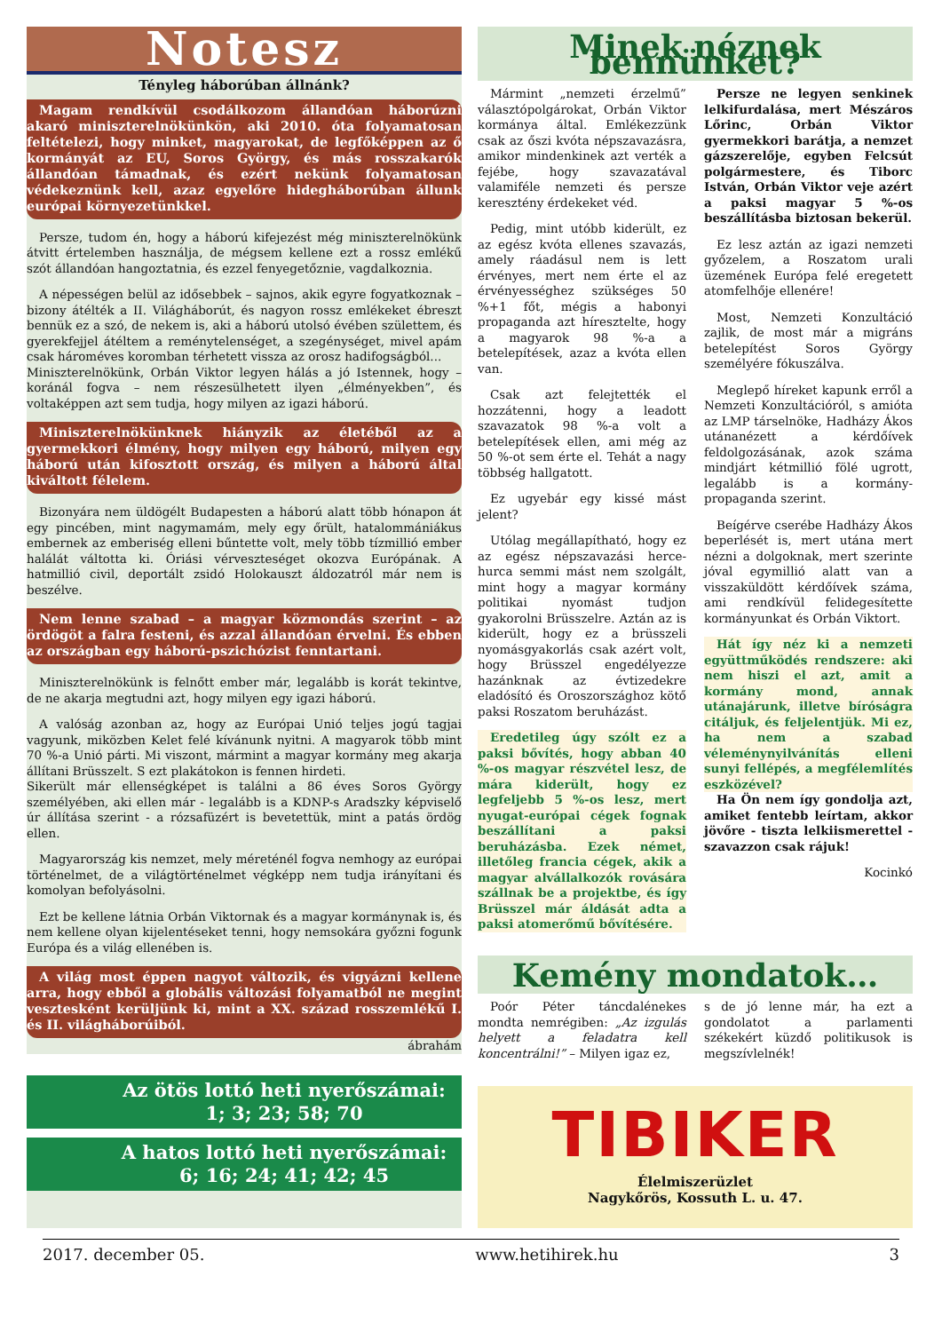Notesz
Tényleg háborúban állnánk?
Magam rendkívül csodálkozom állandóan háborúzni akaró miniszterelnökünkön, aki 2010. óta folyamatosan feltételezi, hogy minket, magyarokat, de legfőképpen az ő kormányát az EU, Soros György, és más rosszakarók állandóan támadnak, és ezért nekünk folyamatosan védekeznünk kell, azaz egyelőre hidegháborúban állunk európai környezetünkkel.
Persze, tudom én, hogy a háború kifejezést még miniszterelnökünk átvitt értelemben használja, de mégsem kellene ezt a rossz emlékű szót állandóan hangoztatnia, és ezzel fenyegetőznie, vagdalkoznia.
A népességen belül az idősebbek – sajnos, akik egyre fogyatkoznak – bizony átélték a II. Világháborút, és nagyon rossz emlékeket ébreszt bennük ez a szó, de nekem is, aki a háború utolsó évében születtem, és gyerekfejjel átéltem a reménytelenséget, a szegénységet, mivel apám csak hároméves koromban térhetett vissza az orosz hadifogságból...
Miniszterelnökünk, Orbán Viktor legyen hálás a jó Istennek, hogy – koránál fogva – nem részesülhetett ilyen „élményekben”, és voltaképpen azt sem tudja, hogy milyen az igazi háború.
Miniszterelnökünknek hiányzik az életéből az a gyermekkori élmény, hogy milyen egy háború, milyen egy háború után kifosztott ország, és milyen a háború által kiváltott félelem.
Bizonyára nem üldögélt Budapesten a háború alatt több hónapon át egy pincében, mint nagymamám, mely egy őrült, hatalommániákus embernek az emberiség elleni bűntette volt, mely több tízmillió ember halálát váltotta ki. Óriási vérveszteséget okozva Európának. A hatmillió civil, deportált zsidó Holokauszt áldozatról már nem is beszélve.
Nem lenne szabad – a magyar közmondás szerint – az ördögöt a falra festeni, és azzal állandóan érvelni. És ebben az országban egy háború-pszichózist fenntartani.
Miniszterelnökünk is felnőtt ember már, legalább is korát tekintve, de ne akarja megtudni azt, hogy milyen egy igazi háború.
A valóság azonban az, hogy az Európai Unió teljes jogú tagjai vagyunk, miközben Kelet felé kívánunk nyitni. A magyarok több mint 70 %-a Unió párti. Mi viszont, mármint a magyar kormány meg akarja állítani Brüsszelt. S ezt plakátokon is fennen hirdeti.
Sikerült már ellenségképet is találni a 86 éves Soros György személyében, aki ellen már - legalább is a KDNP-s Aradszky képviselő úr állítása szerint - a rózsafüzért is bevetettük, mint a patás ördög ellen.
Magyarország kis nemzet, mely méreténél fogva nemhogy az európai történelmet, de a világtörténelmet végképp nem tudja irányítani és komolyan befolyásolni.
Ezt be kellene látnia Orbán Viktornak és a magyar kormánynak is, és nem kellene olyan kijelentéseket tenni, hogy nemsokára győzni fogunk Európa és a világ ellenében is.
A világ most éppen nagyot változik, és vigyázni kellene arra, hogy ebből a globális változási folyamatból ne megint vesztesként kerüljünk ki, mint a XX. század rosszemlékű I. és II. világháborúiból.
ábrahám
Az ötös lottó heti nyerőszámai:
1; 3; 23; 58; 70
A hatos lottó heti nyerőszámai:
6; 16; 24; 41; 42; 45
Minek néznek bennünket?
Mármint „nemzeti érzelmű” választópolgárokat, Orbán Viktor kormánya által. Emlékezzünk csak az őszi kvóta népszavazásra, amikor mindenkinek azt verték a fejébe, hogy szavazatával valamiféle nemzeti és persze keresztény érdekeket véd.
Pedig, mint utóbb kiderült, ez az egész kvóta ellenes szavazás, amely ráadásul nem is lett érvényes, mert nem érte el az érvényességhez szükséges 50 %+1 főt, mégis a habonyi propaganda azt híresztelte, hogy a magyarok 98 %-a a betelepítések, azaz a kvóta ellen van.
Csak azt felejtették el hozzátenni, hogy a leadott szavazatok 98 %-a volt a betelepítések ellen, ami még az 50 %-ot sem érte el. Tehát a nagy többség hallgatott.
Ez ugyebár egy kissé mást jelent?
Utólag megállapítható, hogy ez az egész népszavazási herce-hurca semmi mást nem szolgált, mint hogy a magyar kormány politikai nyomást tudjon gyakorolni Brüsszelre. Aztán az is kiderült, hogy ez a brüsszeli nyomásgyakorlás csak azért volt, hogy Brüsszel engedélyezze hazánknak az évtizedekre eladósító és Oroszországhoz kötő paksi Roszatom beruházást.
Eredetileg úgy szólt ez a paksi bővítés, hogy abban 40 %-os magyar részvétel lesz, de mára kiderült, hogy ez legfeljebb 5 %-os lesz, mert nyugat-európai cégek fognak beszállítani a paksi beruházásba. Ezek német, illetőleg francia cégek, akik a magyar alvállalkozók rovására szállnak be a projektbe, és így Brüsszel már áldását adta a paksi atomerőmű bővítésére.
Persze ne legyen senkinek lelkifurdalása, mert Mészáros Lőrinc, Orbán Viktor gyermekkori barátja, a nemzet gázszerelője, egyben Felcsút polgármestere, és Tiborc István, Orbán Viktor veje azért a paksi magyar 5 %-os beszállításba biztosan bekerül.
Ez lesz aztán az igazi nemzeti győzelem, a Roszatom urali üzemének Európa felé eregetett atomfelhője ellenére!
Most, Nemzeti Konzultáció zajlik, de most már a migráns betelepítést Soros György személyére fókuszálva.
Meglepő híreket kapunk erről a Nemzeti Konzultációról, s amióta az LMP társelnöke, Hadházy Ákos utánanézett a kérdőívek feldolgozásának, azok száma mindjárt kétmillió fölé ugrott, legalább is a kormány-propaganda szerint.
Beígérve cserébe Hadházy Ákos beperlését is, mert utána mert nézni a dolgoknak, mert szerinte jóval egymillió alatt van a visszaküldött kérdőívek száma, ami rendkívül felidegesítette kormányunkat és Orbán Viktort.
Hát így néz ki a nemzeti együttműködés rendszere: aki nem hiszi el azt, amit a kormány mond, annak utánajárunk, illetve bíróságra citáljuk, és feljelentjük. Mi ez, ha nem a szabad véleménynyilvánítás elleni sunyi fellépés, a megfélemlítés eszközével?
Ha Ön nem így gondolja azt, amiket fentebb leírtam, akkor jövőre - tiszta lelkiismerettel - szavazzon csak rájuk!
Kocinkó
Kemény mondatok…
Poór Péter táncdalénekes mondta nemrégiben: „Az izgulás helyett a feladatra kell koncentrálni!” – Milyen igaz ez,
s de jó lenne már, ha ezt a gondolatot a parlamenti székekért küzdő politikusok is megszívlelnék!
TIBIKER
Élelmiszerüzlet
Nagykőrös, Kossuth L. u. 47.
2017. december 05. www.hetihirek.hu 3